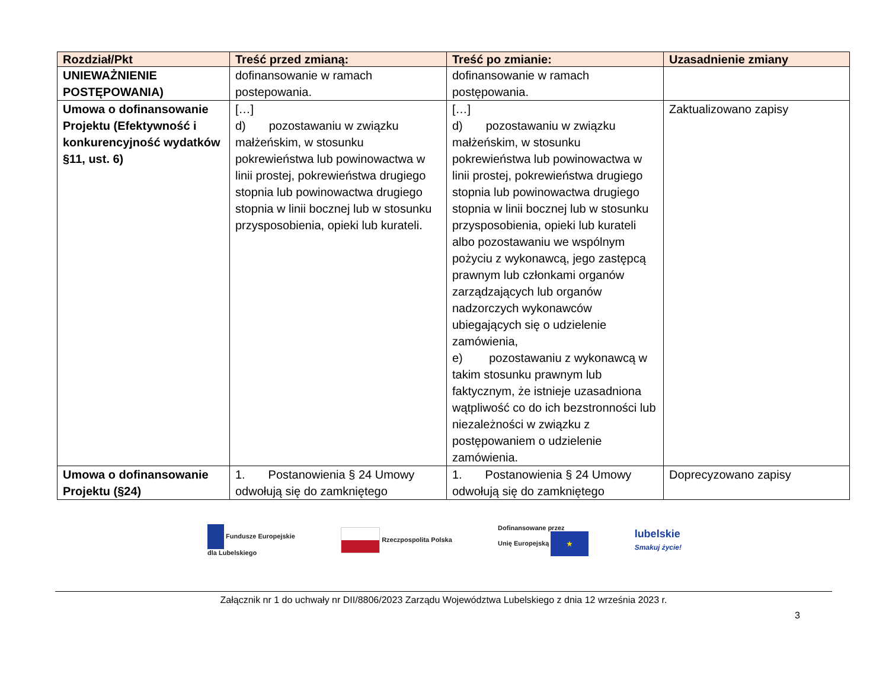| Rozdział/Pkt | Treść przed zmianą: | Treść po zmianie: | Uzasadnienie zmiany |
| --- | --- | --- | --- |
| UNIEWAŻNIENIE POSTĘPOWANIA) | dofinansowanie w ramach postepowania. | dofinansowanie w ramach postępowania. | |
| Umowa o dofinansowanie Projektu (Efektywność i konkurencyjność wydatków §11, ust. 6) | […] d) pozostawaniu w związku małżeńskim, w stosunku pokrewieństwa lub powinowactwa w linii prostej, pokrewieństwa drugiego stopnia lub powinowactwa drugiego stopnia w linii bocznej lub w stosunku przysposobienia, opieki lub kurateli. | […] d) pozostawaniu w związku małżeńskim, w stosunku pokrewieństwa lub powinowactwa w linii prostej, pokrewieństwa drugiego stopnia lub powinowactwa drugiego stopnia w linii bocznej lub w stosunku przysposobienia, opieki lub kurateli albo pozostawaniu we wspólnym pożyciu z wykonawcą, jego zastępcą prawnym lub członkami organów zarządzających lub organów nadzorczych wykonawców ubiegających się o udzielenie zamówienia, e) pozostawaniu z wykonawcą w takim stosunku prawnym lub faktycznym, że istnieje uzasadniona wątpliwość co do ich bezstronności lub niezależności w związku z postępowaniem o udzielenie zamówienia. | Zaktualizowano zapisy |
| Umowa o dofinansowanie Projektu (§24) | 1. Postanowienia § 24 Umowy odwołują się do zamkniętego | 1. Postanowienia § 24 Umowy odwołują się do zamkniętego | Doprecyzowano zapisy |
Fundusze Europejskie
dla Lubelskiego
Rzeczpospolita Polska
Dofinansowane przez
Unię Europejską ★
lubelskie
Smakuj życie!
Załącznik nr 1 do uchwały nr DII/8806/2023 Zarządu Województwa Lubelskiego z dnia 12 września 2023 r.
3